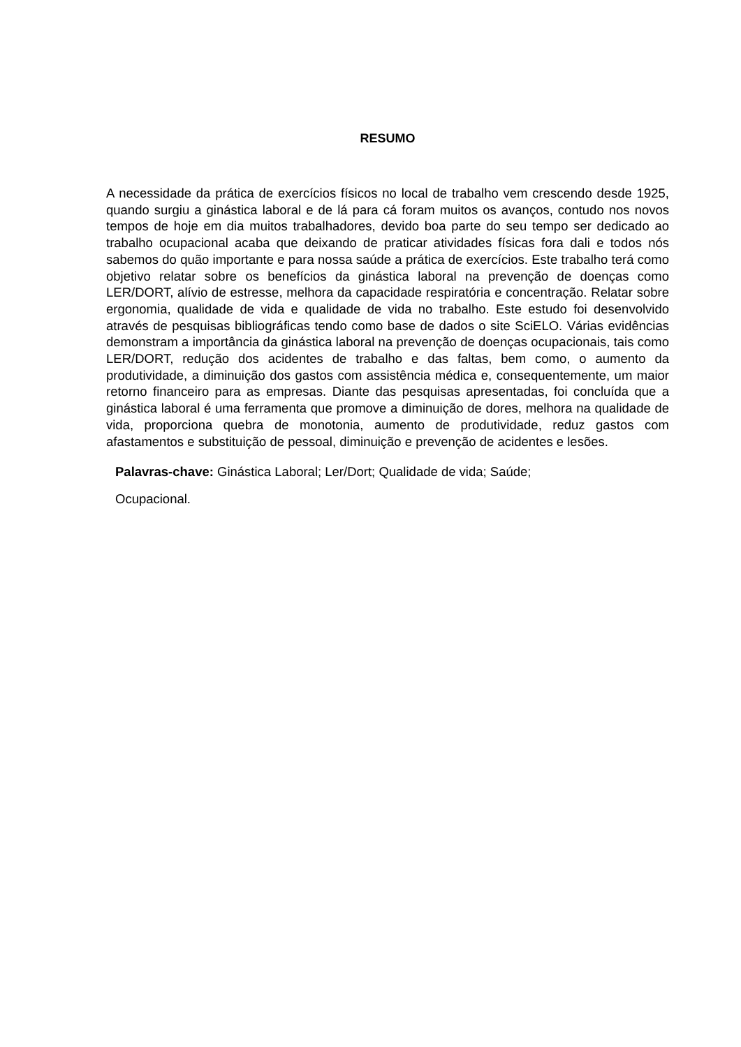RESUMO
A necessidade da prática de exercícios físicos no local de trabalho vem crescendo desde 1925, quando surgiu a ginástica laboral e de lá para cá foram muitos os avanços, contudo nos novos tempos de hoje em dia muitos trabalhadores, devido boa parte do seu tempo ser dedicado ao trabalho ocupacional acaba que deixando de praticar atividades físicas fora dali e todos nós sabemos do quão importante e para nossa saúde a prática de exercícios. Este trabalho terá como objetivo relatar sobre os benefícios da ginástica laboral na prevenção de doenças como LER/DORT, alívio de estresse, melhora da capacidade respiratória e concentração. Relatar sobre ergonomia, qualidade de vida e qualidade de vida no trabalho. Este estudo foi desenvolvido através de pesquisas bibliográficas tendo como base de dados o site SciELO. Várias evidências demonstram a importância da ginástica laboral na prevenção de doenças ocupacionais, tais como LER/DORT, redução dos acidentes de trabalho e das faltas, bem como, o aumento da produtividade, a diminuição dos gastos com assistência médica e, consequentemente, um maior retorno financeiro para as empresas. Diante das pesquisas apresentadas, foi concluída que a ginástica laboral é uma ferramenta que promove a diminuição de dores, melhora na qualidade de vida, proporciona quebra de monotonia, aumento de produtividade, reduz gastos com afastamentos e substituição de pessoal, diminuição e prevenção de acidentes e lesões.
Palavras-chave: Ginástica Laboral; Ler/Dort; Qualidade de vida; Saúde;
Ocupacional.